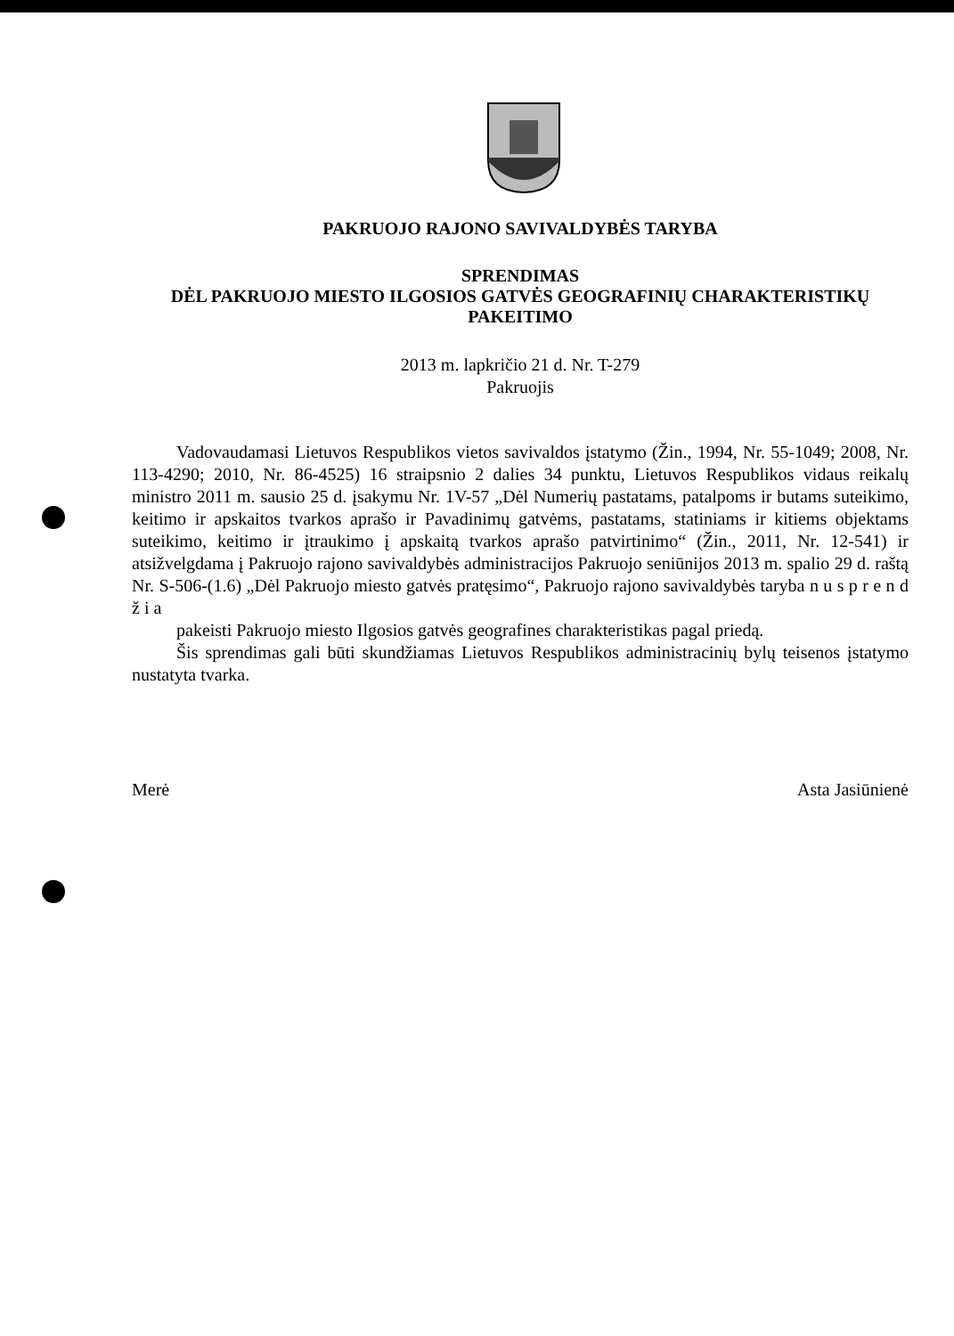PAKRUOJO RAJONO SAVIVALDYBĖS TARYBA
SPRENDIMAS
DĖL PAKRUOJO MIESTO ILGOSIOS GATVĖS GEOGRAFINIŲ CHARAKTERISTIKŲ
PAKEITIMO
2013 m. lapkričio 21 d. Nr. T-279
Pakruojis
Vadovaudamasi Lietuvos Respublikos vietos savivaldos įstatymo (Žin., 1994, Nr. 55-1049; 2008, Nr. 113-4290; 2010, Nr. 86-4525) 16 straipsnio 2 dalies 34 punktu, Lietuvos Respublikos vidaus reikalų ministro 2011 m. sausio 25 d. įsakymu Nr. 1V-57 „Dėl Numerių pastatams, patalpoms ir butams suteikimo, keitimo ir apskaitos tvarkos aprašo ir Pavadinimų gatvėms, pastatams, statiniams ir kitiems objektams suteikimo, keitimo ir įtraukimo į apskaitą tvarkos aprašo patvirtinimo“ (Žin., 2011, Nr. 12-541) ir atsižvelgdama į Pakruojo rajono savivaldybės administracijos Pakruojo seniūnijos 2013 m. spalio 29 d. raštą Nr. S-506-(1.6) „Dėl Pakruojo miesto gatvės pratęsimo“, Pakruojo rajono savivaldybės taryba n u s p r e n d ž i a
pakeisti Pakruojo miesto Ilgosios gatvės geografines charakteristikas pagal priedą.
Šis sprendimas gali būti skundžiamas Lietuvos Respublikos administracinių bylų teisenos įstatymo nustatyta tvarka.
Merė Asta Jasiūnienė